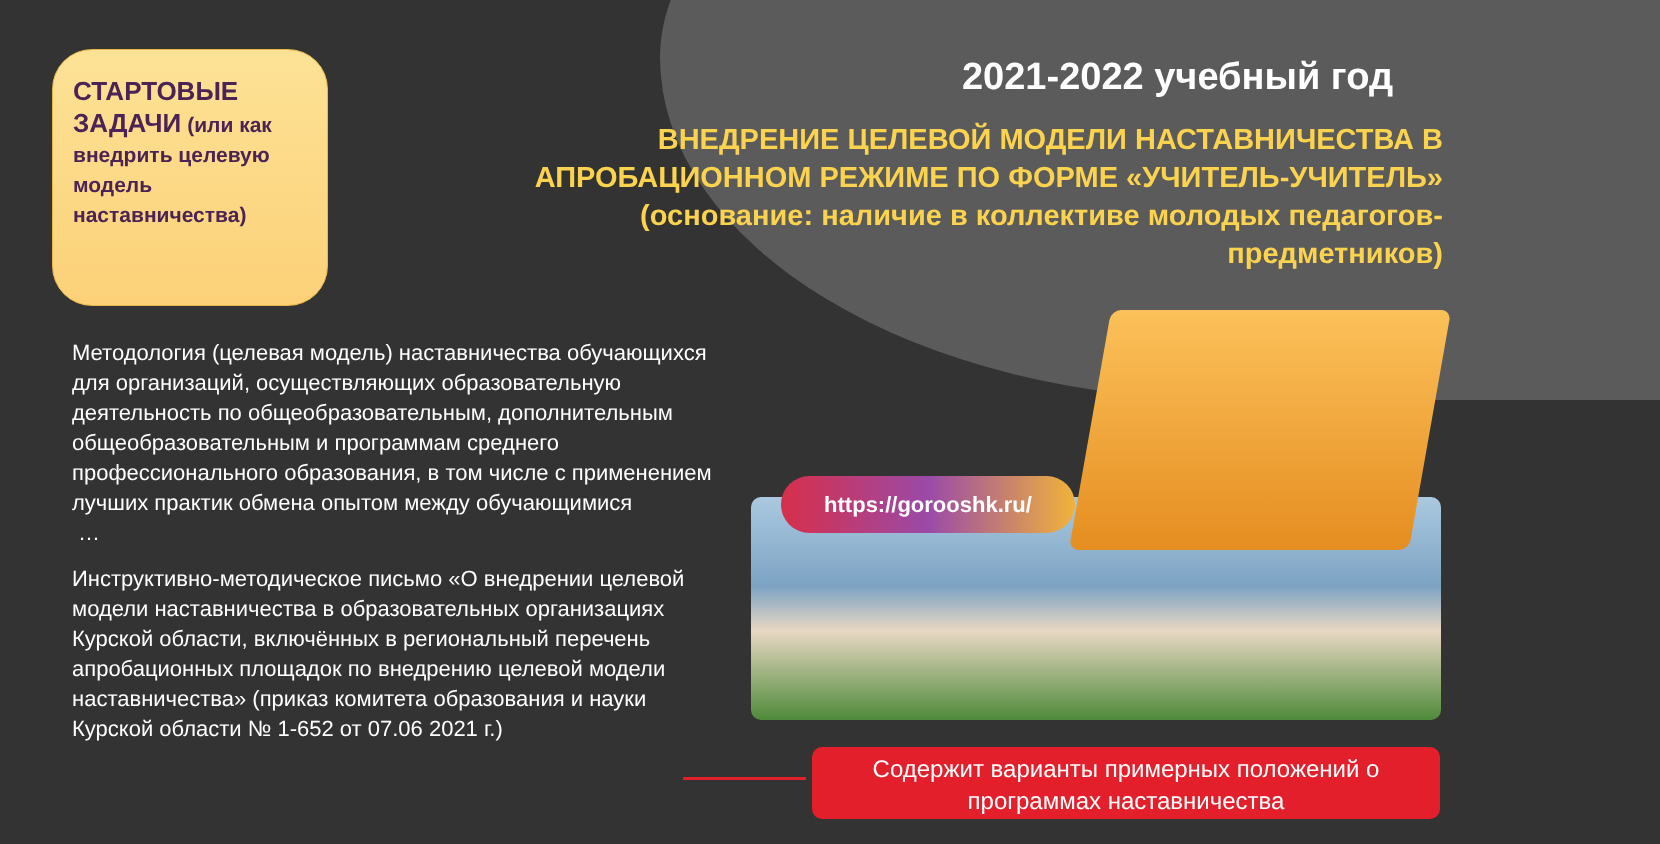СТАРТОВЫЕ ЗАДАЧИ (или как внедрить целевую модель наставничества)
2021-2022 учебный год
ВНЕДРЕНИЕ ЦЕЛЕВОЙ МОДЕЛИ НАСТАВНИЧЕСТВА В АПРОБАЦИОННОМ РЕЖИМЕ ПО ФОРМЕ «УЧИТЕЛЬ-УЧИТЕЛЬ» (основание: наличие в коллективе молодых педагогов-предметников)
Методология (целевая модель) наставничества обучающихся для организаций, осуществляющих образовательную деятельность по общеобразовательным, дополнительным общеобразовательным и программам среднего профессионального образования, в том числе с применением лучших практик обмена опытом между обучающимися
…
Инструктивно-методическое письмо «О внедрении целевой модели наставничества в образовательных организациях Курской области, включённых в региональный перечень апробационных площадок по внедрению целевой модели наставничества» (приказ комитета образования и науки Курской области № 1-652 от 07.06 2021 г.)
https://gorooshk.ru/
Содержит варианты примерных положений о программах наставничества